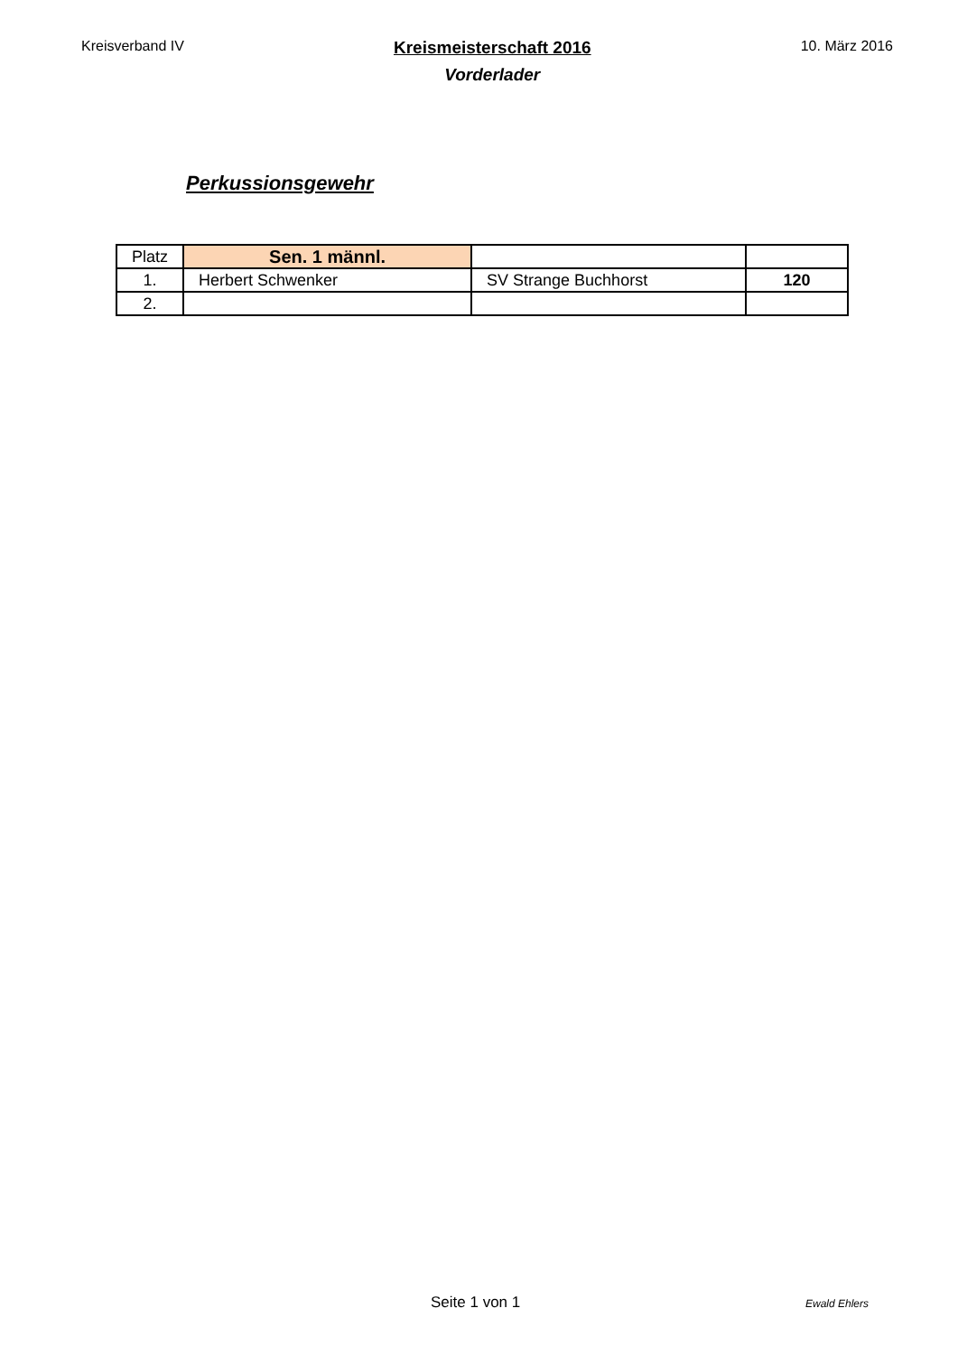Kreisverband IV
Kreismeisterschaft 2016
Vorderlader
10. März 2016
Perkussionsgewehr
| Platz | Sen. 1 männl. | | |
| 1. | Herbert Schwenker | SV Strange Buchhorst | 120 |
| 2. | | | |
Seite 1 von 1 Ewald Ehlers